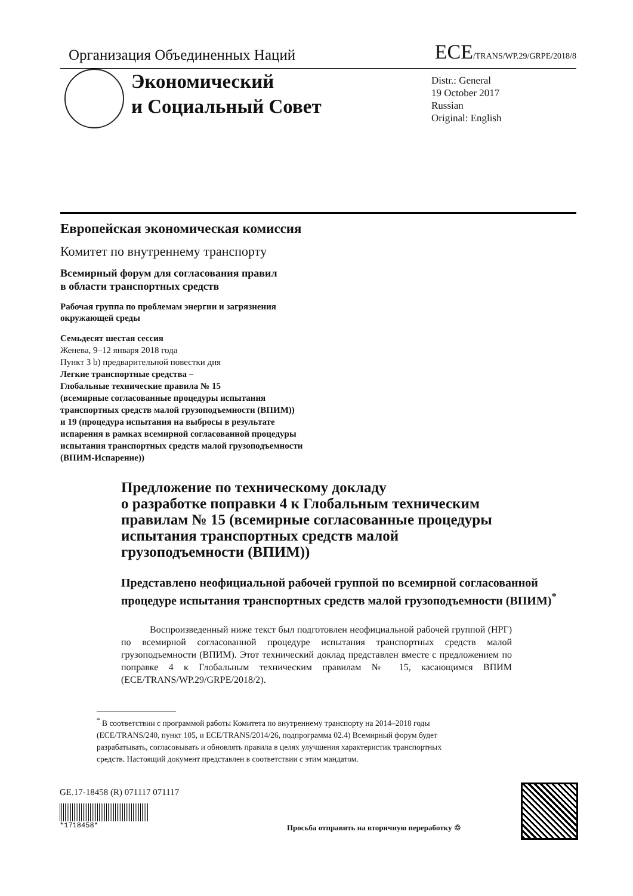Организация Объединенных Наций ECE/TRANS/WP.29/GRPE/2018/8
Экономический
и Социальный Совет
Distr.: General
19 October 2017
Russian
Original: English
Европейская экономическая комиссия
Комитет по внутреннему транспорту
Всемирный форум для согласования правил
в области транспортных средств
Рабочая группа по проблемам энергии и загрязнения
окружающей среды
Семьдесят шестая сессия
Женева, 9–12 января 2018 года
Пункт 3 b) предварительной повестки дня
Легкие транспортные средства –
Глобальные технические правила № 15
(всемирные согласованные процедуры испытания
транспортных средств малой грузоподъемности (ВПИМ))
и 19 (процедура испытания на выбросы в результате
испарения в рамках всемирной согласованной процедуры
испытания транспортных средств малой грузоподъемности
(ВПИМ-Испарение))
Предложение по техническому докладу
о разработке поправки 4 к Глобальным техническим
правилам № 15 (всемирные согласованные процедуры
испытания транспортных средств малой
грузоподъемности (ВПИМ))
Представлено неофициальной рабочей группой по всемирной согласованной процедуре испытания транспортных средств малой грузоподъемности (ВПИМ)<sup>*</sup>
Воспроизведенный ниже текст был подготовлен неофициальной рабочей группой (НРГ) по всемирной согласованной процедуре испытания транспортных средств малой грузоподъемности (ВПИМ). Этот технический доклад представлен вместе с предложением по поправке 4 к Глобальным техническим правилам № 15, касающимся ВПИМ (ECE/TRANS/WP.29/GRPE/2018/2).
<sup>*</sup> В соответствии с программой работы Комитета по внутреннему транспорту на 2014–2018 годы (ECE/TRANS/240, пункт 105, и ECE/TRANS/2014/26, подпрограмма 02.4) Всемирный форум будет разрабатывать, согласовывать и обновлять правила в целях улучшения характеристик транспортных средств. Настоящий документ представлен в соответствии с этим мандатом.
GE.17-18458 (R) 071117 071117
*1718458*
Просьба отправить на вторичную переработку ♲